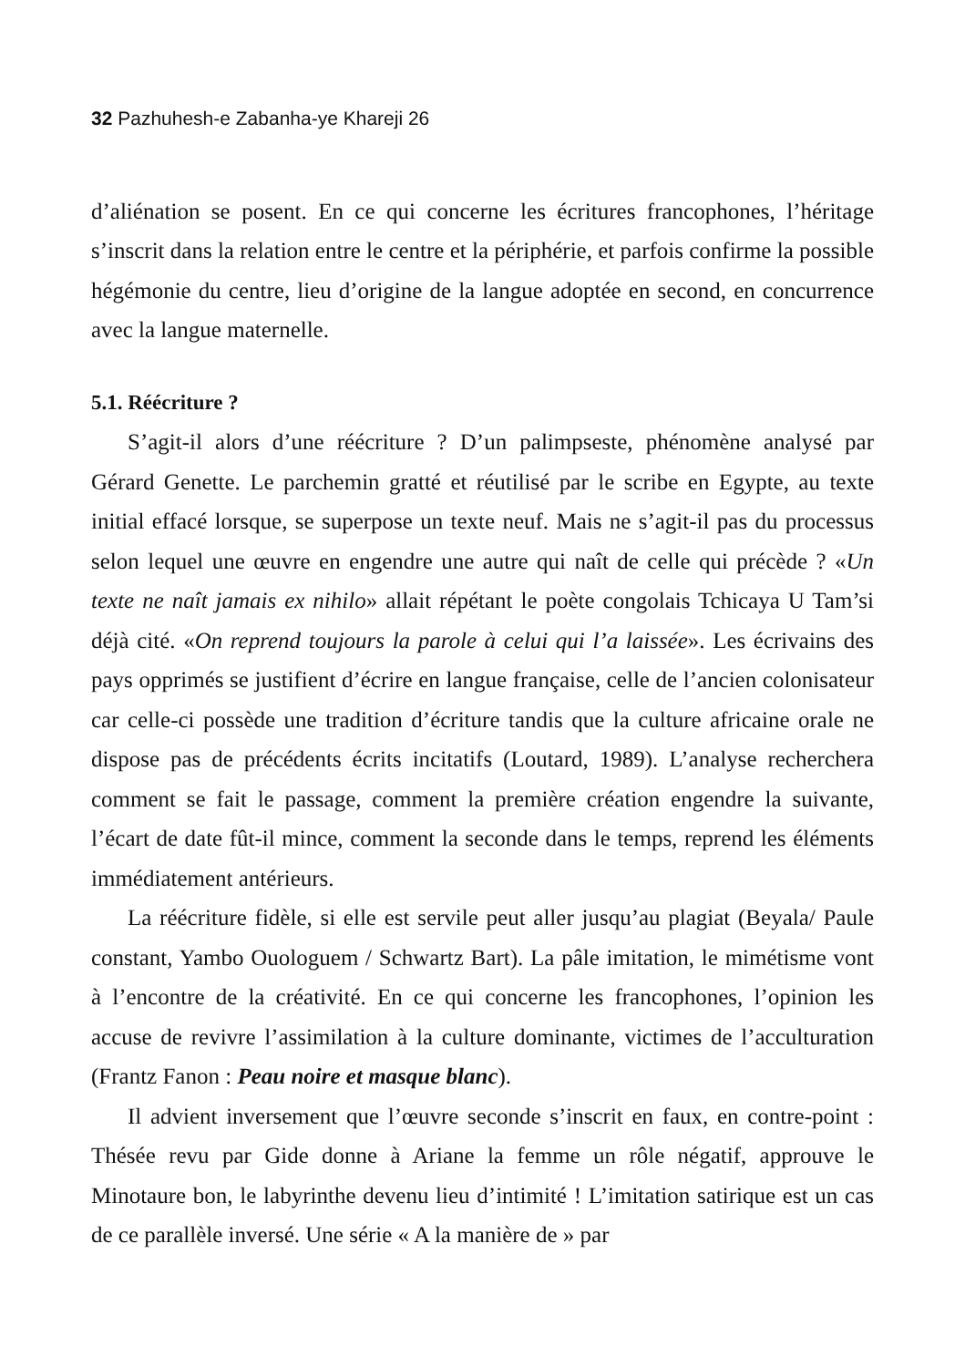32 Pazhuhesh-e Zabanha-ye Khareji 26
d’aliénation se posent. En ce qui concerne les écritures francophones, l’héritage s’inscrit dans la relation entre le centre et la périphérie, et parfois confirme la possible hégémonie du centre, lieu d’origine de la langue adoptée en second, en concurrence avec la langue maternelle.
5.1. Réécriture ?
S’agit-il alors d’une réécriture ? D’un palimpseste, phénomène analysé par Gérard Genette. Le parchemin gratté et réutilisé par le scribe en Egypte, au texte initial effacé lorsque, se superpose un texte neuf. Mais ne s’agit-il pas du processus selon lequel une œuvre en engendre une autre qui naît de celle qui précède ? «Un texte ne naît jamais ex nihilo» allait répétant le poète congolais Tchicaya U Tam’si déjà cité. «On reprend toujours la parole à celui qui l’a laissée». Les écrivains des pays opprimés se justifient d’écrire en langue française, celle de l’ancien colonisateur car celle-ci possède une tradition d’écriture tandis que la culture africaine orale ne dispose pas de précédents écrits incitatifs (Loutard, 1989). L’analyse recherchera comment se fait le passage, comment la première création engendre la suivante, l’écart de date fût-il mince, comment la seconde dans le temps, reprend les éléments immédiatement antérieurs.
La réécriture fidèle, si elle est servile peut aller jusqu’au plagiat (Beyala/ Paule constant, Yambo Ouologuem / Schwartz Bart). La pâle imitation, le mimétisme vont à l’encontre de la créativité. En ce qui concerne les francophones, l’opinion les accuse de revivre l’assimilation à la culture dominante, victimes de l’acculturation (Frantz Fanon : Peau noire et masque blanc).
Il advient inversement que l’œuvre seconde s’inscrit en faux, en contre-point : Thésée revu par Gide donne à Ariane la femme un rôle négatif, approuve le Minotaure bon, le labyrinthe devenu lieu d’intimité ! L’imitation satirique est un cas de ce parallèle inversé. Une série « A la manière de » par